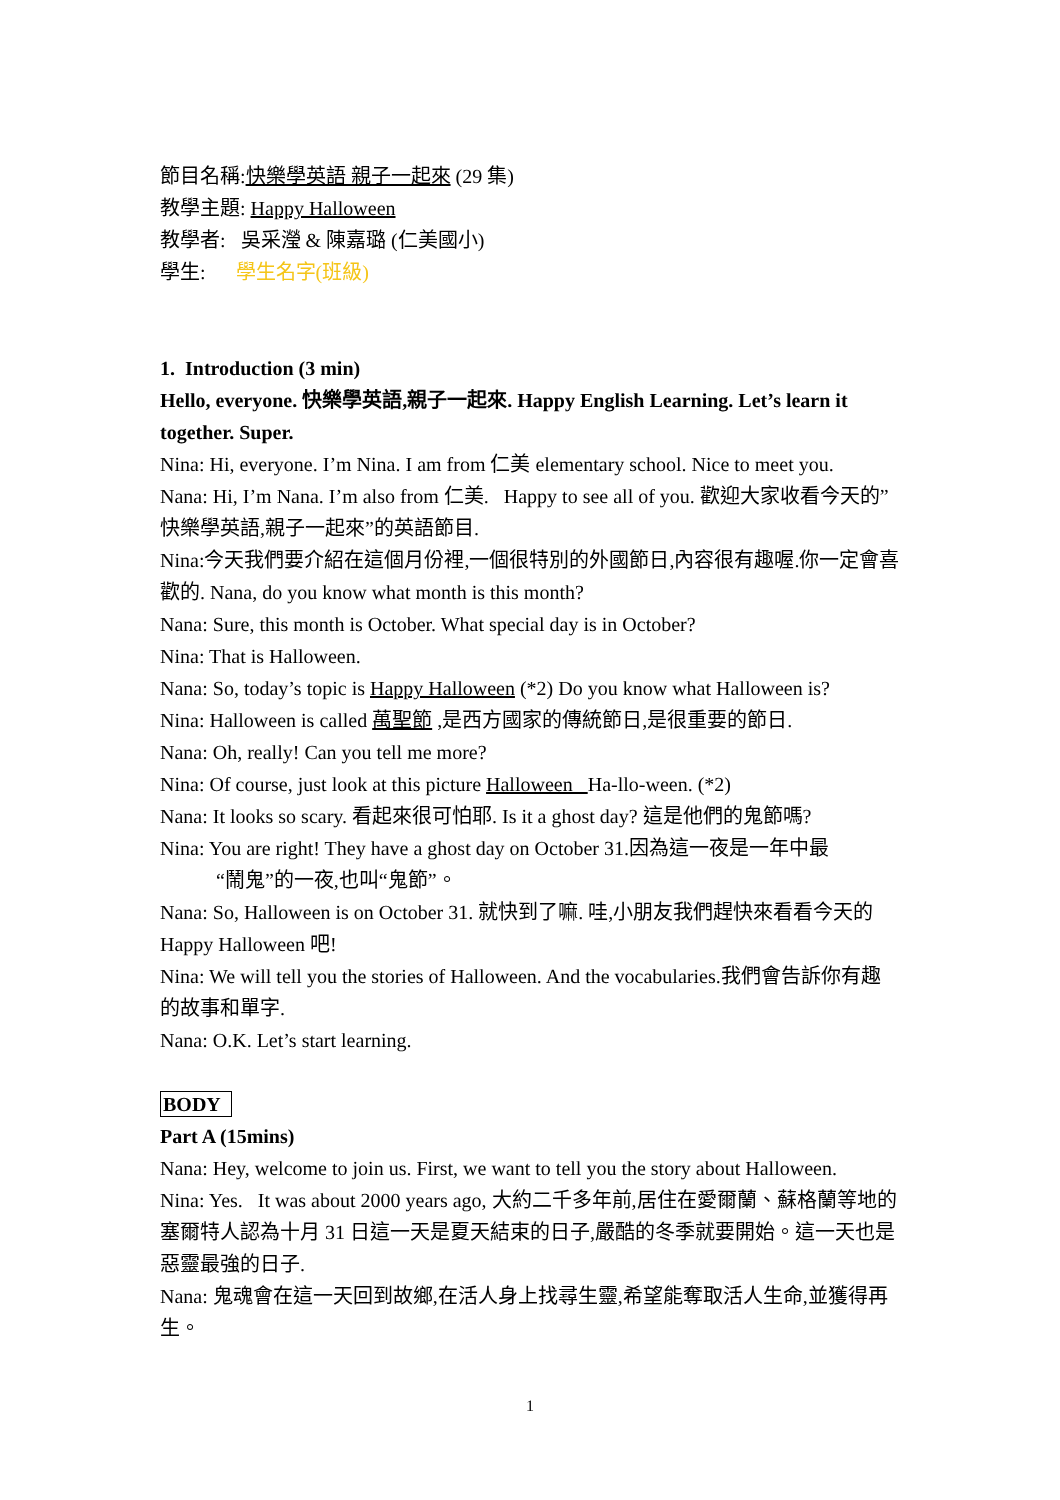節目名稱:快樂學英語 親子一起來 (29 集)
教學主題: Happy Halloween
教學者: 吳采瀅 & 陳嘉璐 (仁美國小)
學生: 學生名字(班級)
1. Introduction (3 min)
Hello, everyone. 快樂學英語,親子一起來. Happy English Learning. Let’s learn it together. Super.
Nina: Hi, everyone. I’m Nina. I am from 仁美 elementary school. Nice to meet you.
Nana: Hi, I’m Nana. I’m also from 仁美. Happy to see all of you. 歡迎大家收看今天的”快樂學英語,親子一起來”的英語節目.
Nina:今天我們要介紹在這個月份裡,一個很特別的外國節日,內容很有趣喔.你一定會喜歡的. Nana, do you know what month is this month?
Nana: Sure, this month is October. What special day is in October?
Nina: That is Halloween.
Nana: So, today’s topic is Happy Halloween (*2) Do you know what Halloween is?
Nina: Halloween is called 萬聖節 ,是西方國家的傳統節日,是很重要的節日.
Nana: Oh, really! Can you tell me more?
Nina: Of course, just look at this picture Halloween Ha-llo-ween. (*2)
Nana: It looks so scary. 看起來很可怕耶. Is it a ghost day? 這是他們的鬼節嗎?
Nina: You are right! They have a ghost day on October 31.因為這一夜是一年中最
“鬧鬼”的一夜,也叫“鬼節”。
Nana: So, Halloween is on October 31. 就快到了嘛. 哇,小朋友我們趕快來看看今天的 Happy Halloween 吧!
Nina: We will tell you the stories of Halloween. And the vocabularies.我們會告訴你有趣的故事和單字.
Nana: O.K. Let’s start learning.
BODY
Part A (15mins)
Nana: Hey, welcome to join us. First, we want to tell you the story about Halloween.
Nina: Yes. It was about 2000 years ago, 大約二千多年前,居住在愛爾蘭、蘇格蘭等地的塞爾特人認為十月 31 日這一天是夏天結束的日子,嚴酷的冬季就要開始。這一天也是惡靈最強的日子.
Nana: 鬼魂會在這一天回到故鄉,在活人身上找尋生靈,希望能奪取活人生命,並獲得再生。
1